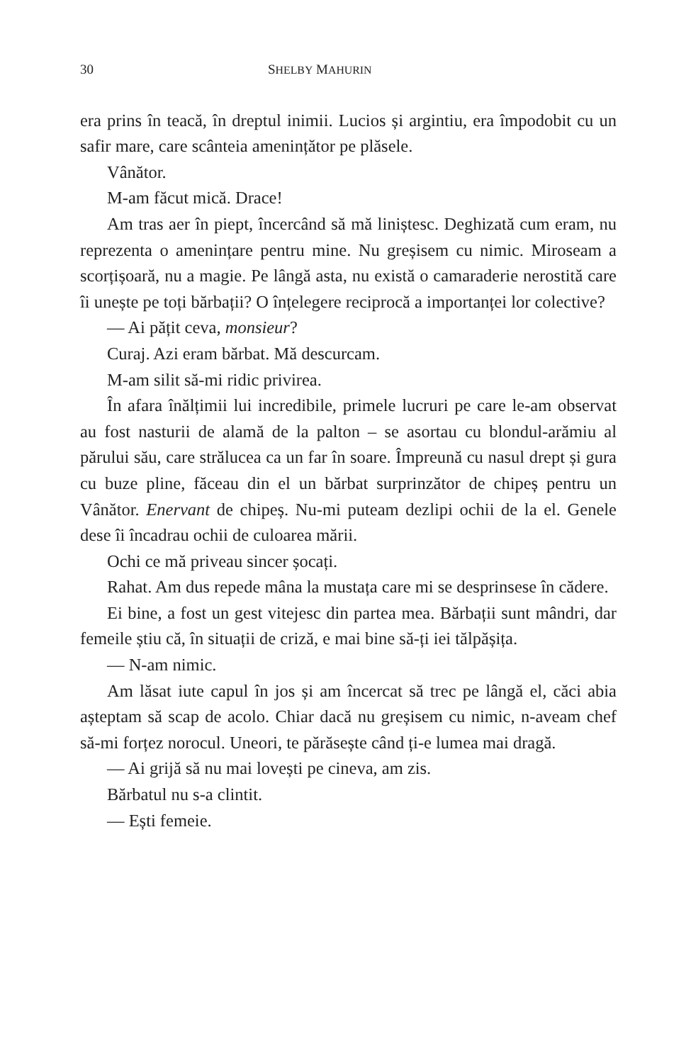30 SHELBY MAHURIN
era prins în teacă, în dreptul inimii. Lucios și argintiu, era împodobit cu un safir mare, care scânteia amenințător pe plăsele.
Vânător.
M-am făcut mică. Drace!
Am tras aer în piept, încercând să mă liniștesc. Deghizată cum eram, nu reprezenta o amenințare pentru mine. Nu greșisem cu nimic. Miroseam a scorțișoară, nu a magie. Pe lângă asta, nu există o camaraderie nerostită care îi unește pe toți bărbații? O înțelegere reciprocă a importanței lor colective?
— Ai pățit ceva, monsieur?
Curaj. Azi eram bărbat. Mă descurcam.
M-am silit să-mi ridic privirea.
În afara înălțimii lui incredibile, primele lucruri pe care le-am observat au fost nasturii de alamă de la palton – se asortau cu blondul-arămiu al părului său, care strălucea ca un far în soare. Împreună cu nasul drept și gura cu buze pline, făceau din el un bărbat surprinzător de chipeș pentru un Vânător. Enervant de chipeș. Nu-mi puteam dezlipi ochii de la el. Genele dese îi încadrau ochii de culoarea mării.
Ochi ce mă priveau sincer șocați.
Rahat. Am dus repede mâna la mustața care mi se desprinsese în cădere.
Ei bine, a fost un gest vitejesc din partea mea. Bărbații sunt mândri, dar femeile știu că, în situații de criză, e mai bine să-ți iei tălpășița.
— N-am nimic.
Am lăsat iute capul în jos și am încercat să trec pe lângă el, căci abia așteptam să scap de acolo. Chiar dacă nu greșisem cu nimic, n-aveam chef să-mi forțez norocul. Uneori, te părăsește când ți-e lumea mai dragă.
— Ai grijă să nu mai lovești pe cineva, am zis.
Bărbatul nu s-a clintit.
— Ești femeie.